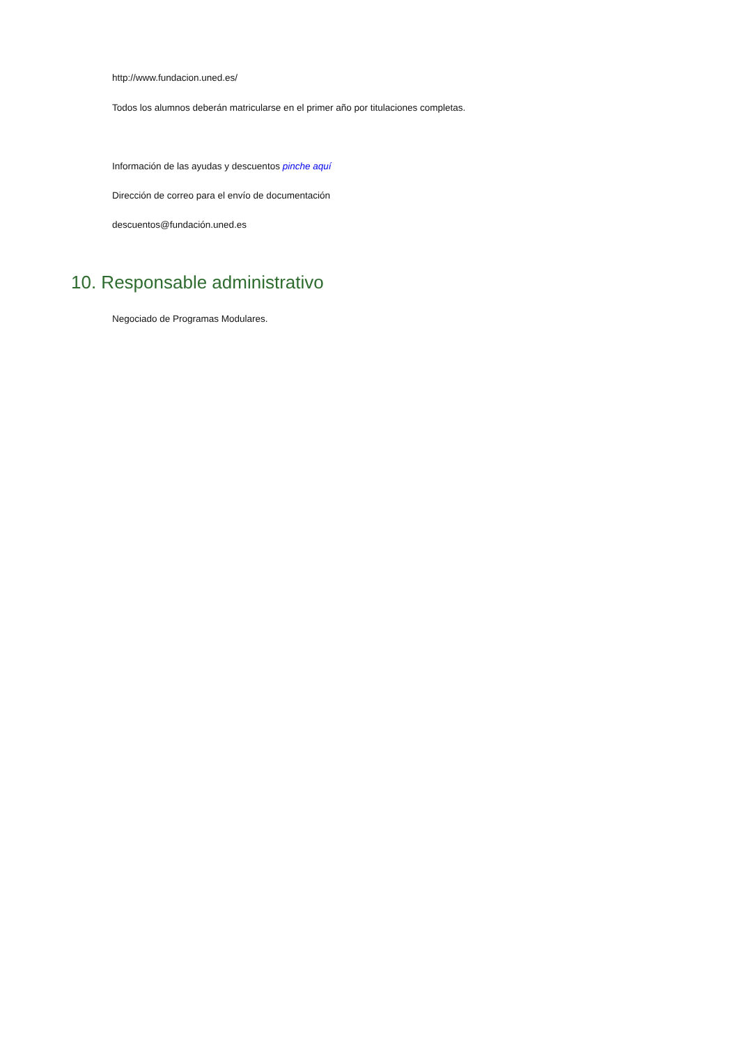http://www.fundacion.uned.es/
Todos los alumnos deberán matricularse en el primer año por titulaciones completas.
Información de las ayudas y descuentos pinche aquí
Dirección de correo para el envío de documentación
descuentos@fundación.uned.es
10. Responsable administrativo
Negociado de Programas Modulares.